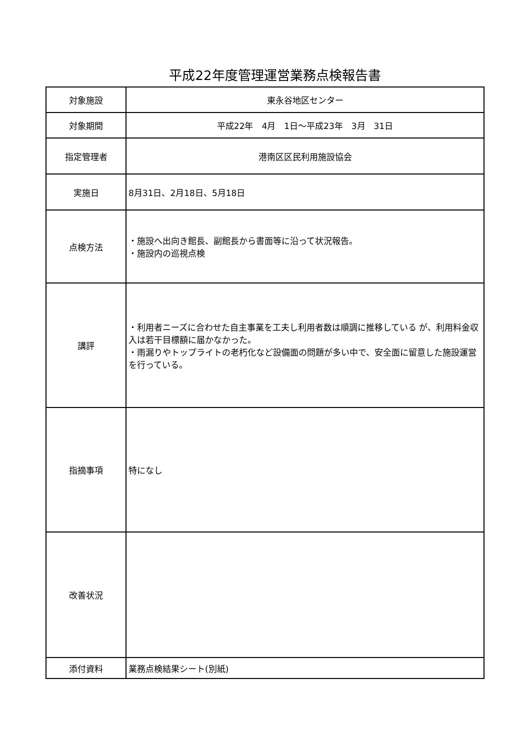平成22年度管理運営業務点検報告書
| 対象施設 | 東永谷地区センター |
| 対象期間 | 平成22年 4月 1日～平成23年 3月 31日 |
| 指定管理者 | 港南区区民利用施設協会 |
| 実施日 | 8月31日、2月18日、5月18日 |
| 点検方法 | ・施設へ出向き館長、副館長から書面等に沿って状況報告。 ・施設内の巡視点検 |
| 講評 | ・利用者ニーズに合わせた自主事業を工夫し利用者数は順調に推移している が、利用料金収入は若干目標額に届かなかった。 ・雨漏りやトップライトの老朽化など設備面の問題が多い中で、安全面に留意した施設運営を行っている。 |
| 指摘事項 | 特になし |
| 改善状況 | |
| 添付資料 | 業務点検結果シート(別紙) |